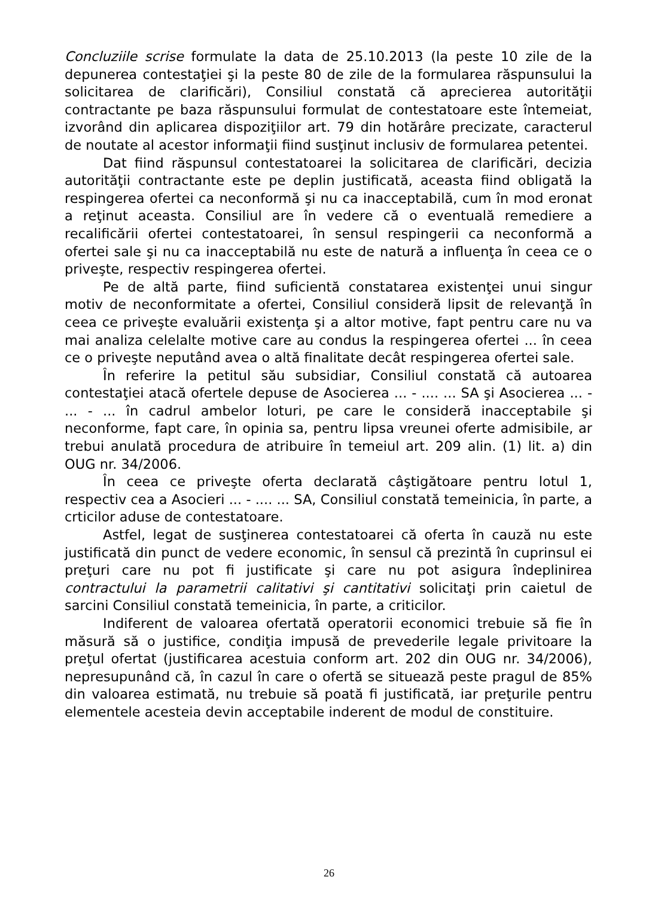Concluziile scrise formulate la data de 25.10.2013 (la peste 10 zile de la depunerea contestaţiei şi la peste 80 de zile de la formularea răspunsului la solicitarea de clarificări), Consiliul constată că aprecierea autorităţii contractante pe baza răspunsului formulat de contestatoare este întemeiat, izvorând din aplicarea dispoziţiilor art. 79 din hotărâre precizate, caracterul de noutate al acestor informaţii fiind susţinut inclusiv de formularea petentei.
Dat fiind răspunsul contestatoarei la solicitarea de clarificări, decizia autorităţii contractante este pe deplin justificată, aceasta fiind obligată la respingerea ofertei ca neconformă şi nu ca inacceptabilă, cum în mod eronat a reţinut aceasta. Consiliul are în vedere că o eventuală remediere a recalificării ofertei contestatoarei, în sensul respingerii ca neconformă a ofertei sale şi nu ca inacceptabilă nu este de natură a influenţa în ceea ce o priveşte, respectiv respingerea ofertei.
Pe de altă parte, fiind suficientă constatarea existenţei unui singur motiv de neconformitate a ofertei, Consiliul consideră lipsit de relevanţă în ceea ce priveşte evaluării existenţa şi a altor motive, fapt pentru care nu va mai analiza celelalte motive care au condus la respingerea ofertei ... în ceea ce o priveşte neputând avea o altă finalitate decât respingerea ofertei sale.
În referire la petitul său subsidiar, Consiliul constată că autoarea contestaţiei atacă ofertele depuse de Asocierea ... - .... ... SA şi Asocierea ... - ... - ... în cadrul ambelor loturi, pe care le consideră inacceptabile şi neconforme, fapt care, în opinia sa, pentru lipsa vreunei oferte admisibile, ar trebui anulată procedura de atribuire în temeiul art. 209 alin. (1) lit. a) din OUG nr. 34/2006.
În ceea ce priveşte oferta declarată câştigătoare pentru lotul 1, respectiv cea a Asocieri ... - .... ... SA, Consiliul constată temeinicia, în parte, a crticilor aduse de contestatoare.
Astfel, legat de susţinerea contestatoarei că oferta în cauză nu este justificată din punct de vedere economic, în sensul că prezintă în cuprinsul ei preţuri care nu pot fi justificate şi care nu pot asigura îndeplinirea contractului la parametrii calitativi şi cantitativi solicitaţi prin caietul de sarcini Consiliul constată temeinicia, în parte, a criticilor.
Indiferent de valoarea ofertată operatorii economici trebuie să fie în măsură să o justifice, condiţia impusă de prevederile legale privitoare la preţul ofertat (justificarea acestuia conform art. 202 din OUG nr. 34/2006), nepresupunând că, în cazul în care o ofertă se situează peste pragul de 85% din valoarea estimată, nu trebuie să poată fi justificată, iar preţurile pentru elementele acesteia devin acceptabile inderent de modul de constituire.
26